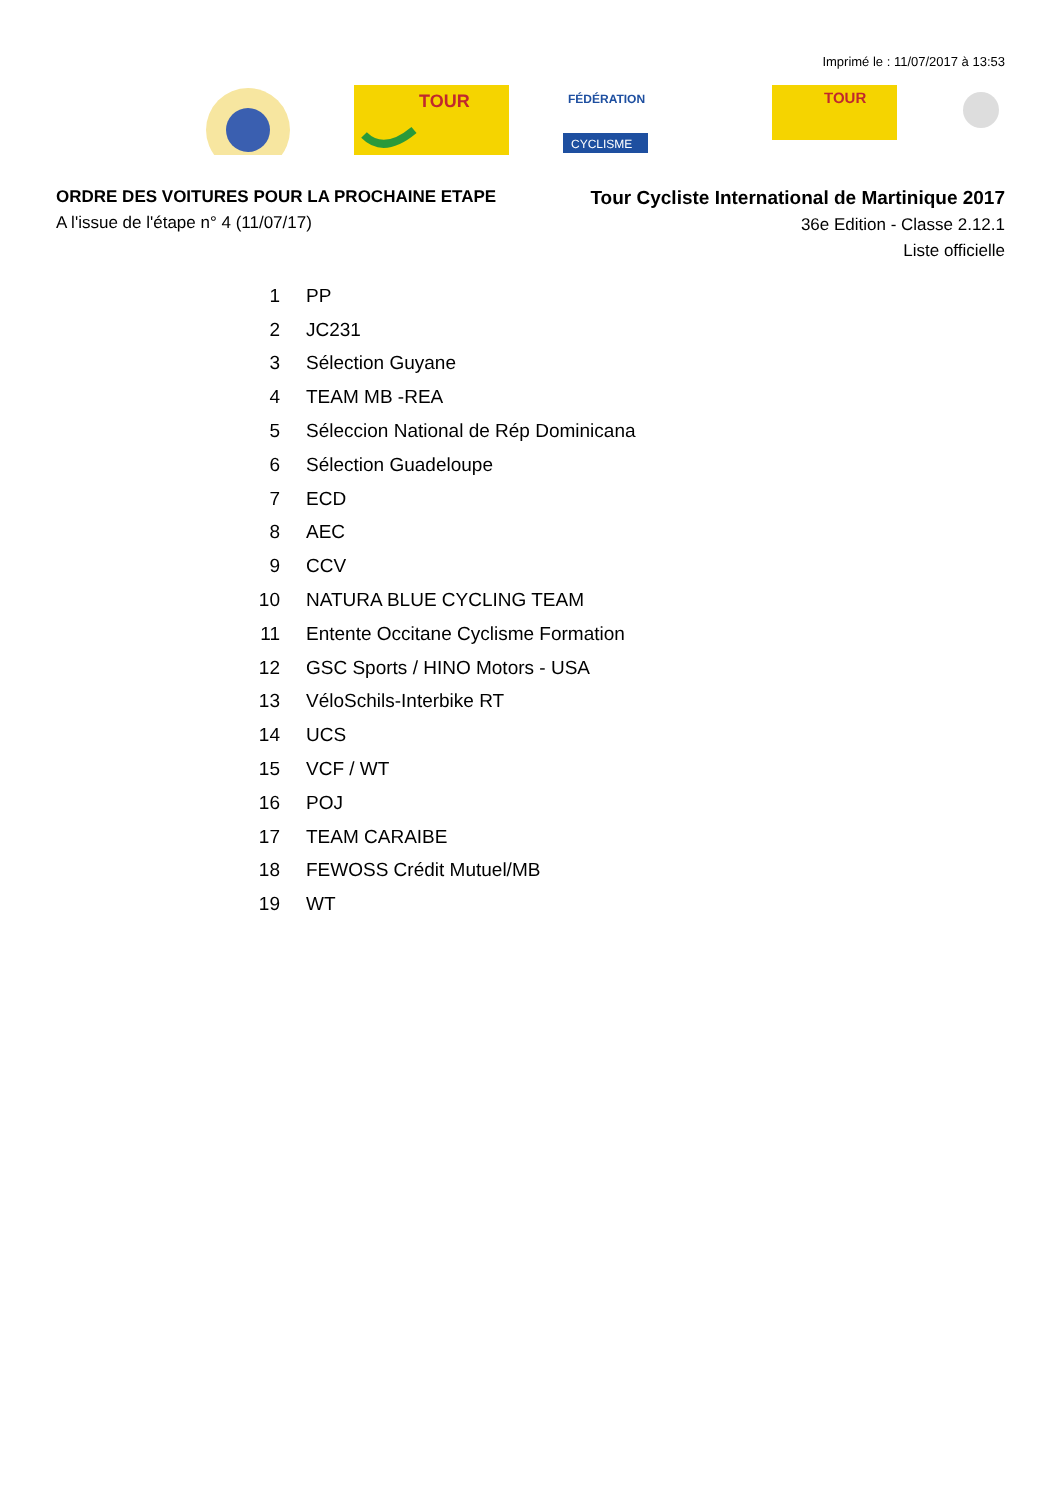Imprimé le : 11/07/2017 à 13:53
TOUR
FÉDÉRATION
CYCLISME
TOUR
ORDRE DES VOITURES POUR LA PROCHAINE ETAPE
A l'issue de l'étape n° 4 (11/07/17)
Tour Cycliste International de Martinique 2017
36e Edition - Classe 2.12.1
Liste officielle
| 1 | PP |
| 2 | JC231 |
| 3 | Sélection Guyane |
| 4 | TEAM MB -REA |
| 5 | Séleccion National de Rép Dominicana |
| 6 | Sélection Guadeloupe |
| 7 | ECD |
| 8 | AEC |
| 9 | CCV |
| 10 | NATURA BLUE CYCLING TEAM |
| 11 | Entente Occitane Cyclisme Formation |
| 12 | GSC Sports / HINO Motors - USA |
| 13 | VéloSchils-Interbike RT |
| 14 | UCS |
| 15 | VCF / WT |
| 16 | POJ |
| 17 | TEAM CARAIBE |
| 18 | FEWOSS Crédit Mutuel/MB |
| 19 | WT |